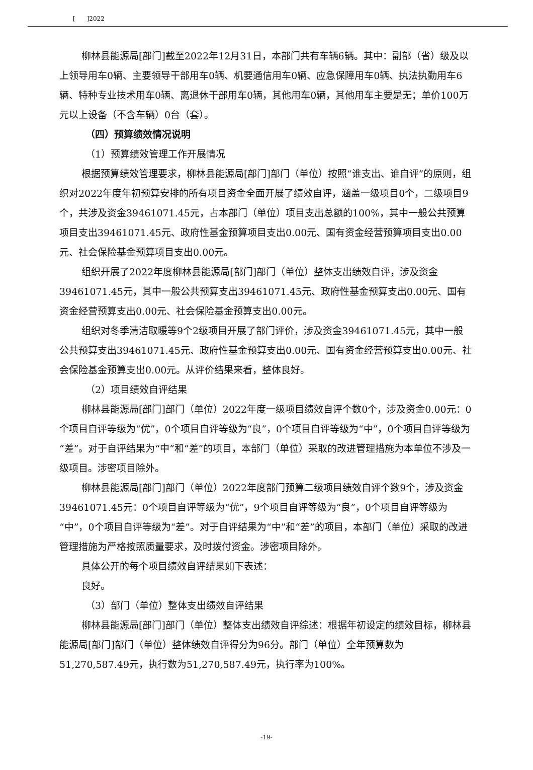[ ]2022
柳林县能源局[部门]截至2022年12月31日，本部门共有车辆6辆。其中：副部（省）级及以上领导用车0辆、主要领导干部用车0辆、机要通信用车0辆、应急保障用车0辆、执法执勤用车6辆、特种专业技术用车0辆、离退休干部用车0辆，其他用车0辆，其他用车主要是无；单价100万元以上设备（不含车辆）0台（套）。
（四）预算绩效情况说明
（1）预算绩效管理工作开展情况
根据预算绩效管理要求，柳林县能源局[部门]部门（单位）按照“谁支出、谁自评”的原则，组织对2022年度年初预算安排的所有项目资金全面开展了绩效自评，涵盖一级项目0个，二级项目9个，共涉及资金39461071.45元，占本部门（单位）项目支出总额的100%，其中一般公共预算项目支出39461071.45元、政府性基金预算项目支出0.00元、国有资金经营预算项目支出0.00元、社会保险基金预算项目支出0.00元。
组织开展了2022年度柳林县能源局[部门]部门（单位）整体支出绩效自评，涉及资金39461071.45元，其中一般公共预算支出39461071.45元、政府性基金预算支出0.00元、国有资金经营预算支出0.00元、社会保险基金预算支出0.00元。
组织对冬季清洁取暖等9个2级项目开展了部门评价，涉及资金39461071.45元，其中一般公共预算支出39461071.45元、政府性基金预算支出0.00元、国有资金经营预算支出0.00元、社会保险基金预算支出0.00元。从评价结果来看，整体良好。
（2）项目绩效自评结果
柳林县能源局[部门]部门（单位）2022年度一级项目绩效自评个数0个，涉及资金0.00元：0个项目自评等级为“优”，0个项目自评等级为“良”，0个项目自评等级为“中”，0个项目自评等级为“差”。对于自评结果为“中”和“差”的项目，本部门（单位）采取的改进管理措施为本单位不涉及一级项目。涉密项目除外。
柳林县能源局[部门]部门（单位）2022年度部门预算二级项目绩效自评个数9个，涉及资金39461071.45元：0个项目自评等级为“优”，9个项目自评等级为“良”，0个项目自评等级为“中”，0个项目自评等级为“差”。对于自评结果为“中”和“差”的项目，本部门（单位）采取的改进管理措施为严格按照质量要求，及时拨付资金。涉密项目除外。
具体公开的每个项目绩效自评结果如下表述：
良好。
（3）部门（单位）整体支出绩效自评结果
柳林县能源局[部门]部门（单位）整体支出绩效自评综述：根据年初设定的绩效目标，柳林县能源局[部门]部门（单位）整体绩效自评得分为96分。部门（单位）全年预算数为51,270,587.49元，执行数为51,270,587.49元，执行率为100%。
-19-